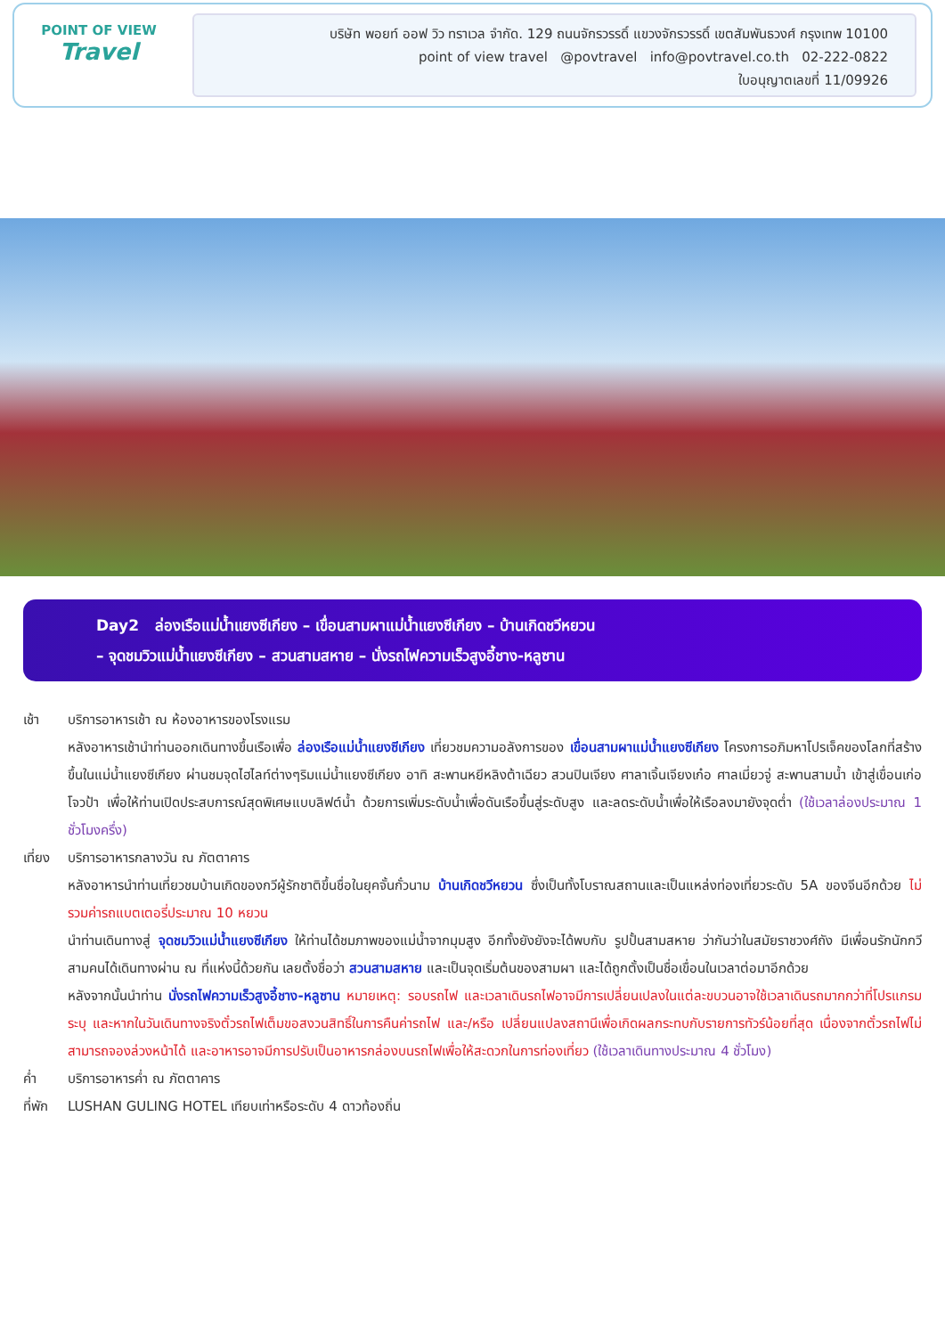POINT OF VIEW
Travel
บริษัท พอยท์ ออฟ วิว ทราเวล จำกัด. 129 ถนนจักรวรรดิ์ แขวงจักรวรรดิ์ เขตสัมพันธวงศ์ กรุงเทพ 10100
point of view travel @povtravel info@povtravel.co.th 02-222-0822
ใบอนุญาตเลขที่ 11/09926
Day2 ล่องเรือแม่น้ำแยงซีเกียง – เขื่อนสามผาแม่น้ำแยงซีเกียง – บ้านเกิดชวีหยวน
– จุดชมวิวแม่น้ำแยงซีเกียง – สวนสามสหาย – นั่งรถไฟความเร็วสูงอี้ชาง-หลูซาน
เช้า บริการอาหารเช้า ณ ห้องอาหารของโรงแรม
หลังอาหารเช้านำท่านออกเดินทางขึ้นเรือเพื่อ ล่องเรือแม่น้ำแยงซีเกียง เที่ยวชมความอลังการของ เขื่อนสามผาแม่น้ำแยงซีเกียง โครงการอภิมหาโปรเจ็คของโลกที่สร้างขึ้นในแม่น้ำแยงซีเกียง ผ่านชมจุดไฮไลท์ต่างๆริมแม่น้ำแยงซีเกียง อาทิ สะพานหยีหลิงต้าเฉียว สวนปินเจียง ศาลาเจิ้นเจียงเก๋อ ศาลเมี่ยวจู่ สะพานสามน้ำ เข้าสู่เขื่อนเก่อโจวป้า เพื่อให้ท่านเปิดประสบการณ์สุดพิเศษแบบลิฟต์น้ำ ด้วยการเพิ่มระดับน้ำเพื่อดันเรือขึ้นสู่ระดับสูง และลดระดับน้ำเพื่อให้เรือลงมายังจุดต่ำ (ใช้เวลาล่องประมาณ 1 ชั่วโมงครึ่ง)
เที่ยง
บริการอาหารกลางวัน ณ ภัตตาคาร
หลังอาหารนำท่านเที่ยวชมบ้านเกิดของกวีผู้รักชาติขึ้นชื่อในยุคจั้นกั๋วนาม บ้านเกิดชวีหยวน ซึ่งเป็นทั้งโบราณสถานและเป็นแหล่งท่องเที่ยวระดับ 5A ของจีนอีกด้วย ไม่รวมค่ารถแบตเตอรี่ประมาณ 10 หยวน
นำท่านเดินทางสู่ จุดชมวิวแม่น้ำแยงซีเกียง ให้ท่านได้ชมภาพของแม่น้ำจากมุมสูง อีกทั้งยังยังจะได้พบกับ รูปปั้นสามสหาย ว่ากันว่าในสมัยราชวงศ์ถัง มีเพื่อนรักนักกวีสามคนได้เดินทางผ่าน ณ ที่แห่งนี้ด้วยกัน เลยตั้งชื่อว่า สวนสามสหาย และเป็นจุดเริ่มต้นของสามผา และได้ถูกตั้งเป็นชื่อเขื่อนในเวลาต่อมาอีกด้วย
หลังจากนั้นนำท่าน นั่งรถไฟความเร็วสูงอี้ชาง-หลูซาน หมายเหตุ: รอบรถไฟ และเวลาเดินรถไฟอาจมีการเปลี่ยนเปลงในแต่ละขบวนอาจใช้เวลาเดินรถมากกว่าที่โปรแกรมระบุ และหากในวันเดินทางจริงตั๋วรถไฟเต็มขอสงวนสิทธิ์ในการคืนค่ารถไฟ และ/หรือ เปลี่ยนแปลงสถานีเพื่อเกิดผลกระทบกับรายการทัวร์น้อยที่สุด เนื่องจากตั๋วรถไฟไม่สามารถจองล่วงหน้าได้ และอาหารอาจมีการปรับเป็นอาหารกล่องบนรถไฟเพื่อให้สะดวกในการท่องเที่ยว (ใช้เวลาเดินทางประมาณ 4 ชั่วโมง)
ค่ำ บริการอาหารค่ำ ณ ภัตตาคาร
ที่พัก
LUSHAN GULING HOTEL เทียบเท่าหรือระดับ 4 ดาวท้องถิ่น